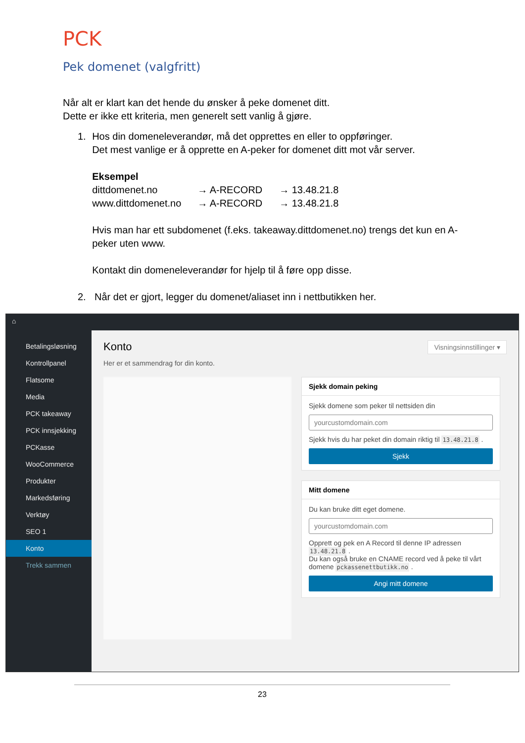PCK
Pek domenet (valgfritt)
Når alt er klart kan det hende du ønsker å peke domenet ditt.
Dette er ikke ett kriteria, men generelt sett vanlig å gjøre.
1. Hos din domeneleverandør, må det opprettes en eller to oppføringer.
Det mest vanlige er å opprette en A-peker for domenet ditt mot vår server.
Eksempel
dittdomenet.no → A-RECORD → 13.48.21.8 www.dittdomenet.no → A-RECORD → 13.48.21.8
Hvis man har ett subdomenet (f.eks. takeaway.dittdomenet.no) trengs det kun en A-peker uten www.
Kontakt din domeneleverandør for hjelp til å føre opp disse.
2. Når det er gjort, legger du domenet/aliaset inn i nettbutikken her.
⌂
Betalingsløsning
Kontrollpanel
Flatsome
Media
PCK takeaway
PCK innsjekking
PCKasse
WooCommerce
Produkter
Markedsføring
Verktøy
SEO 1
Konto
Trekk sammen
Visningsinnstillinger ▾
Konto
Her er et sammendrag for din konto.
Sjekk domain peking
Sjekk domene som peker til nettsiden din
yourcustomdomain.com
Sjekk hvis du har peket din domain riktig til 13.48.21.8 .
Sjekk
Mitt domene
Du kan bruke ditt eget domene.
yourcustomdomain.com
Opprett og pek en A Record til denne IP adressen 13.48.21.8 .
Du kan også bruke en CNAME record ved å peke til vårt domene pckassenettbutikk.no .
Angi mitt domene
23